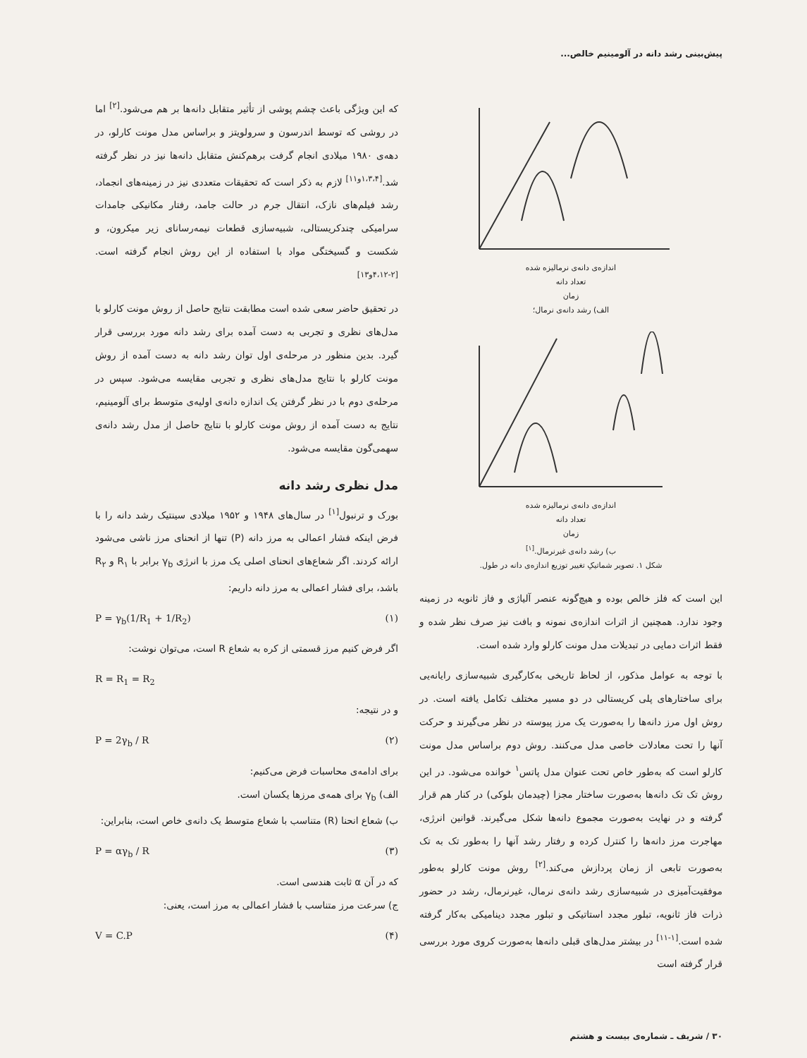پیش‌بینی رشد دانه در آلومینیم خالص...
اندازه‌ی دانه‌ی نرمالیزه شده
تعداد دانه
زمان
الف) رشد دانه‌ی نرمال؛
اندازه‌ی دانه‌ی نرمالیزه شده
تعداد دانه
زمان
ب) رشد دانه‌ی غیرنرمال.<sup>[۱]</sup>
شکل ۱. تصویر شماتیکِ تغییر توزیع اندازه‌ی دانه در طول.
این است که فلز خالص بوده و هیچ‌گونه عنصر آلیاژی و فاز ثانویه در زمینه وجود ندارد. همچنین از اثرات اندازه‌ی نمونه و بافت نیز صرف نظر شده و فقط اثرات دمایی در تبدیلات مدل مونت کارلو وارد شده است.
با توجه به عوامل مذکور، از لحاظ تاریخی به‌کارگیری شبیه‌سازی رایانه‌یی برای ساختارهای پلی کریستالی در دو مسیر مختلف تکامل یافته است. در روش اول مرز دانه‌ها را به‌صورت یک مرز پیوسته در نظر می‌گیرند و حرکت آنها را تحت معادلات خاصی مدل می‌کنند. روش دوم براساس مدل مونت کارلو است که به‌طور خاص تحت عنوان مدل پاتس<sup>۱</sup> خوانده می‌شود. در این روش تک تک دانه‌ها به‌صورت ساختار مجزا (چیدمان بلوکی) در کنار هم قرار گرفته و در نهایت به‌صورت مجموع دانه‌ها شکل می‌گیرند. قوانین انرژی، مهاجرت مرز دانه‌ها را کنترل کرده و رفتار رشد آنها را به‌طور تک به تک به‌صورت تابعی از زمان پردازش می‌کند.<sup>[۲]</sup> روش مونت کارلو به‌طور موفقیت‌آمیزی در شبیه‌سازی رشد دانه‌ی نرمال، غیرنرمال، رشد در حضور ذرات فاز ثانویه، تبلور مجدد استاتیکی و تبلور مجدد دینامیکی به‌کار گرفته شده است.<sup>[۱-۱۱]</sup> در بیشتر مدل‌های قبلی دانه‌ها به‌صورت کروی مورد بررسی قرار گرفته است
که این ویژگی باعث چشم پوشی از تأثیر متقابل دانه‌ها بر هم می‌شود.<sup>[۲]</sup> اما در روشی که توسط اندرسون و سرولویتز و براساس مدل مونت کارلو، در دهه‌ی ۱۹۸۰ میلادی انجام گرفت برهم‌کنش متقابل دانه‌ها نیز در نظر گرفته شد.<sup>[۱،۳،۴و۱۱]</sup> لازم به ذکر است که تحقیقات متعددی نیز در زمینه‌های انجماد، رشد فیلم‌های نازک، انتقال جرم در حالت جامد، رفتار مکانیکی جامدات سرامیکی چندکریستالی، شبیه‌سازی قطعات نیمه‌رسانای زیر میکرون، و شکست و گسیختگی مواد با استفاده از این روش انجام گرفته است.<sup>[۲-۴،۱۲و۱۳]</sup>
در تحقیق حاضر سعی شده است مطابقت نتایج حاصل از روش مونت کارلو با مدل‌های نظری و تجربی به دست آمده برای رشد دانه مورد بررسی قرار گیرد. بدین منظور در مرحله‌ی اول توان رشد دانه به دست آمده از روش مونت کارلو با نتایج مدل‌های نظری و تجربی مقایسه می‌شود. سپس در مرحله‌ی دوم با در نظر گرفتن یک اندازه دانه‌ی اولیه‌ی متوسط برای آلومینیم، نتایج به دست آمده از روش مونت کارلو با نتایج حاصل از مدل رشد دانه‌ی سهمی‌گون مقایسه می‌شود.
مدل نظری رشد دانه
بورک و ترنبول<sup>[۱]</sup> در سال‌های ۱۹۴۸ و ۱۹۵۲ میلادی سینتیک رشد دانه را با فرض اینکه فشار اعمالی به مرز دانه (P) تنها از انحنای مرز ناشی می‌شود ارائه کردند. اگر شعاع‌های انحنای اصلی یک مرز با انرژی γ<sub>b</sub> برابر با R<sub>۱</sub> و R<sub>۲</sub> باشد، برای فشار اعمالی به مرز دانه داریم:
P = γ<sub>b</sub>(1/R<sub>1</sub> + 1/R<sub>2</sub>) (۱)
اگر فرض کنیم مرز قسمتی از کره به شعاع R است، می‌توان نوشت:
R = R<sub>1</sub> = R<sub>2</sub>
و در نتیجه:
P = 2γ<sub>b</sub> / R (۲)
برای ادامه‌ی محاسبات فرض می‌کنیم:
الف) γ<sub>b</sub> برای همه‌ی مرزها یکسان است.
ب) شعاع انحنا (R) متناسب با شعاع متوسط یک دانه‌ی خاص است، بنابراین:
P = αγ<sub>b</sub> / R (۳)
که در آن α ثابت هندسی است.
ج) سرعت مرز متناسب با فشار اعمالی به مرز است، یعنی:
V = C.P (۴)
۳۰ / شریف ـ شماره‌ی بیست و هشتم